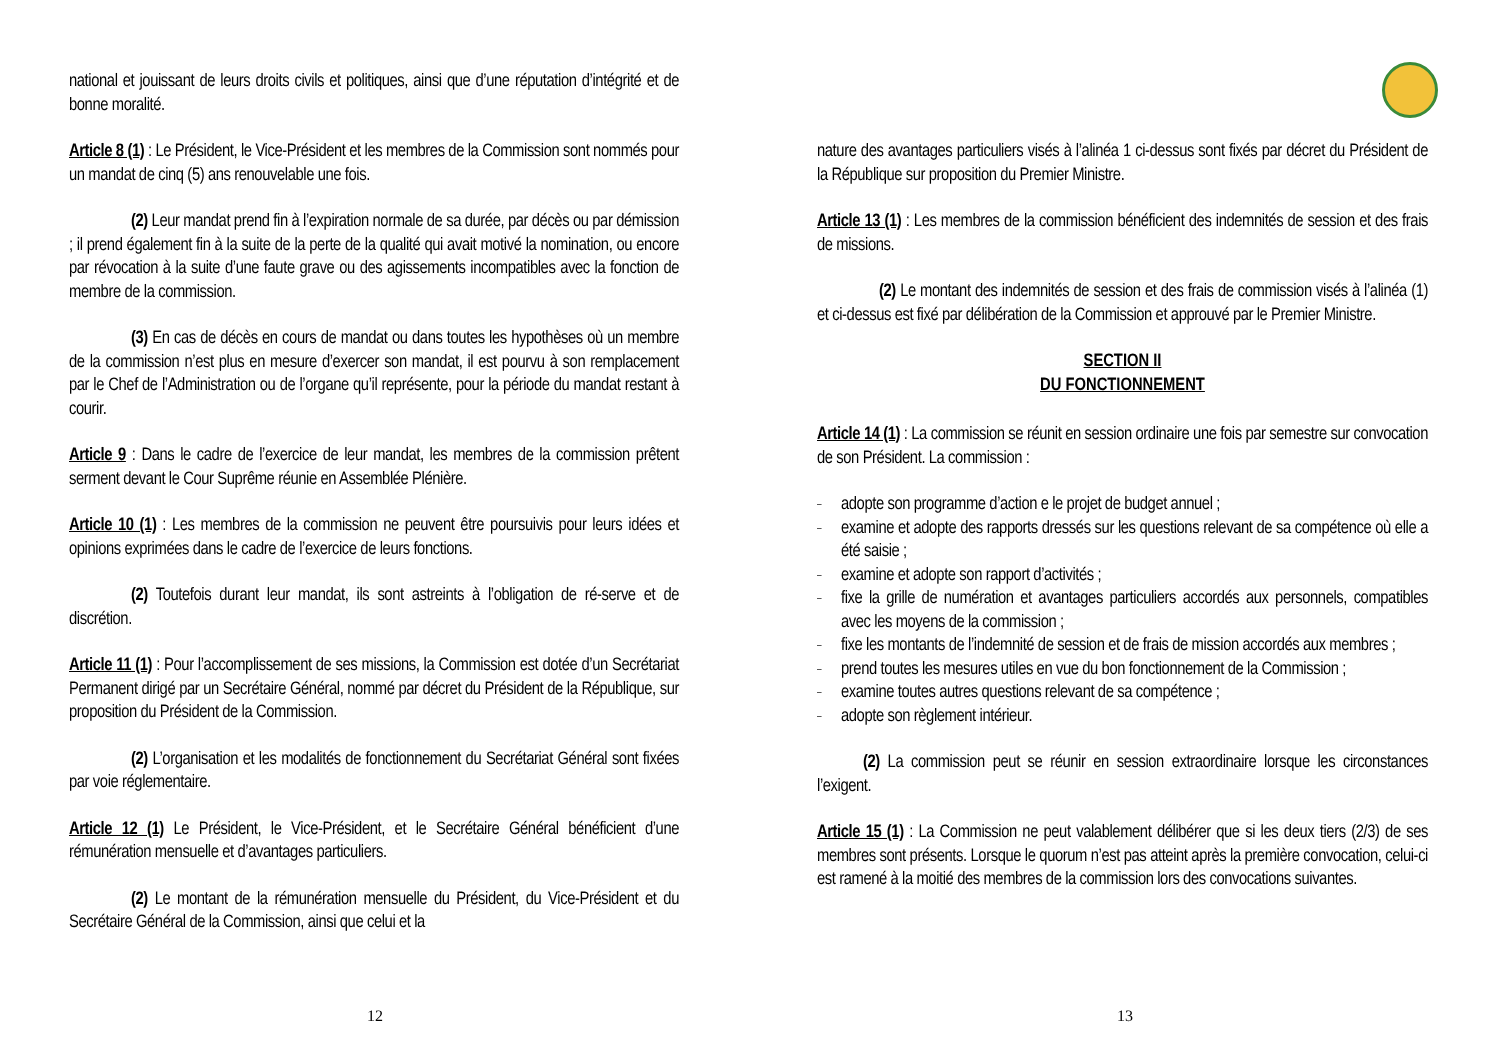national et jouissant de leurs droits civils et politiques, ainsi que d’une réputation d’intégrité et de bonne moralité.
Article 8 (1) : Le Président, le Vice-Président et les membres de la Commission sont nommés pour un mandat de cinq (5) ans renouvelable une fois.
(2) Leur mandat prend fin à l’expiration normale de sa durée, par décès ou par démission ; il prend également fin à la suite de la perte de la qualité qui avait motivé la nomination, ou encore par révocation à la suite d’une faute grave ou des agissements incompatibles avec la fonction de membre de la commission.
(3) En cas de décès en cours de mandat ou dans toutes les hypothèses où un membre de la commission n’est plus en mesure d’exercer son mandat, il est pourvu à son remplacement par le Chef de l’Administration ou de l’organe qu’il représente, pour la période du mandat restant à courir.
Article 9 : Dans le cadre de l’exercice de leur mandat, les membres de la commission prêtent serment devant le Cour Suprême réunie en Assemblée Plénière.
Article 10 (1) : Les membres de la commission ne peuvent être poursuivis pour leurs idées et opinions exprimées dans le cadre de l’exercice de leurs fonctions.
(2) Toutefois durant leur mandat, ils sont astreints à l’obligation de ré-serve et de discrétion.
Article 11 (1) : Pour l’accomplissement de ses missions, la Commission est dotée d’un Secrétariat Permanent dirigé par un Secrétaire Général, nommé par décret du Président de la République, sur proposition du Président de la Commission.
(2) L’organisation et les modalités de fonctionnement du Secrétariat Général sont fixées par voie réglementaire.
Article 12 (1) Le Président, le Vice-Président, et le Secrétaire Général bénéficient d’une rémunération mensuelle et d’avantages particuliers.
(2) Le montant de la rémunération mensuelle du Président, du Vice-Président et du Secrétaire Général de la Commission, ainsi que celui et la
12
nature des avantages particuliers visés à l’alinéa 1 ci-dessus sont fixés par décret du Président de la République sur proposition du Premier Ministre.
Article 13 (1) : Les membres de la commission bénéficient des indemnités de session et des frais de missions.
(2) Le montant des indemnités de session et des frais de commission visés à l’alinéa (1) et ci-dessus est fixé par délibération de la Commission et approuvé par le Premier Ministre.
SECTION II
DU FONCTIONNEMENT
Article 14 (1) : La commission se réunit en session ordinaire une fois par semestre sur convocation de son Président. La commission :
– adopte son programme d’action e le projet de budget annuel ;
– examine et adopte des rapports dressés sur les questions relevant de sa compétence où elle a été saisie ;
– examine et adopte son rapport d’activités ;
– fixe la grille de numération et avantages particuliers accordés aux personnels, compatibles avec les moyens de la commission ;
– fixe les montants de l’indemnité de session et de frais de mission accordés aux membres ;
– prend toutes les mesures utiles en vue du bon fonctionnement de la Commission ;
– examine toutes autres questions relevant de sa compétence ;
– adopte son règlement intérieur.
(2) La commission peut se réunir en session extraordinaire lorsque les circonstances l’exigent.
Article 15 (1) : La Commission ne peut valablement délibérer que si les deux tiers (2/3) de ses membres sont présents. Lorsque le quorum n’est pas atteint après la première convocation, celui-ci est ramené à la moitié des membres de la commission lors des convocations suivantes.
13